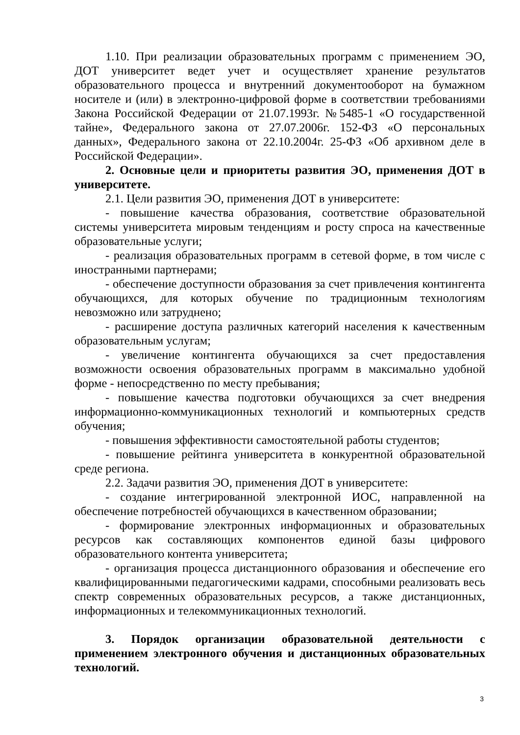1.10. При реализации образовательных программ с применением ЭО, ДОТ университет ведет учет и осуществляет хранение результатов образовательного процесса и внутренний документооборот на бумажном носителе и (или) в электронно-цифровой форме в соответствии требованиями Закона Российской Федерации от 21.07.1993г. №5485-1 «О государственной тайне», Федерального закона от 27.07.2006г. 152-ФЗ «О персональных данных», Федерального закона от 22.10.2004г. 25-ФЗ «Об архивном деле в Российской Федерации».
2. Основные цели и приоритеты развития ЭО, применения ДОТ в университете.
2.1. Цели развития ЭО, применения ДОТ в университете:
- повышение качества образования, соответствие образовательной системы университета мировым тенденциям и росту спроса на качественные образовательные услуги;
- реализация образовательных программ в сетевой форме, в том числе с иностранными партнерами;
- обеспечение доступности образования за счет привлечения контингента обучающихся, для которых обучение по традиционным технологиям невозможно или затруднено;
- расширение доступа различных категорий населения к качественным образовательным услугам;
- увеличение контингента обучающихся за счет предоставления возможности освоения образовательных программ в максимально удобной форме - непосредственно по месту пребывания;
- повышение качества подготовки обучающихся за счет внедрения информационно-коммуникационных технологий и компьютерных средств обучения;
- повышения эффективности самостоятельной работы студентов;
- повышение рейтинга университета в конкурентной образовательной среде региона.
2.2. Задачи развития ЭО, применения ДОТ в университете:
- создание интегрированной электронной ИОС, направленной на обеспечение потребностей обучающихся в качественном образовании;
- формирование электронных информационных и образовательных ресурсов как составляющих компонентов единой базы цифрового образовательного контента университета;
- организация процесса дистанционного образования и обеспечение его квалифицированными педагогическими кадрами, способными реализовать весь спектр современных образовательных ресурсов, а также дистанционных, информационных и телекоммуникационных технологий.
3. Порядок организации образовательной деятельности с применением электронного обучения и дистанционных образовательных технологий.
3